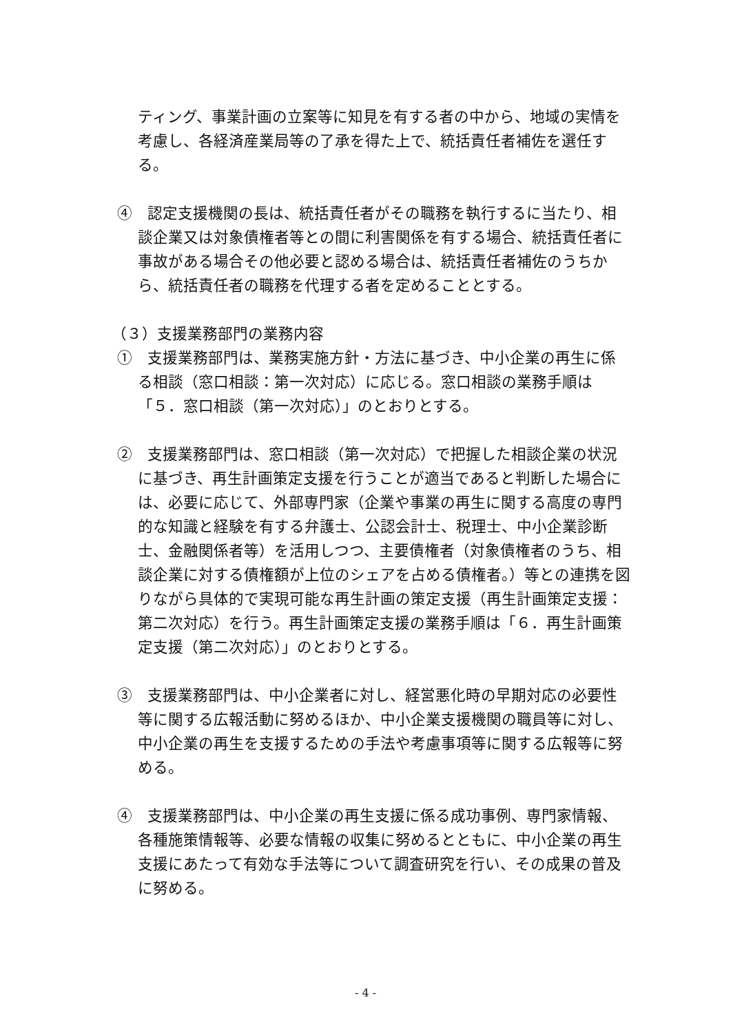ティング、事業計画の立案等に知見を有する者の中から、地域の実情を考慮し、各経済産業局等の了承を得た上で、統括責任者補佐を選任する。
④　認定支援機関の長は、統括責任者がその職務を執行するに当たり、相談企業又は対象債権者等との間に利害関係を有する場合、統括責任者に事故がある場合その他必要と認める場合は、統括責任者補佐のうちから、統括責任者の職務を代理する者を定めることとする。
（３）支援業務部門の業務内容
①　支援業務部門は、業務実施方針・方法に基づき、中小企業の再生に係る相談（窓口相談：第一次対応）に応じる。窓口相談の業務手順は「５．窓口相談（第一次対応）」のとおりとする。
②　支援業務部門は、窓口相談（第一次対応）で把握した相談企業の状況に基づき、再生計画策定支援を行うことが適当であると判断した場合には、必要に応じて、外部専門家（企業や事業の再生に関する高度の専門的な知識と経験を有する弁護士、公認会計士、税理士、中小企業診断士、金融関係者等）を活用しつつ、主要債権者（対象債権者のうち、相談企業に対する債権額が上位のシェアを占める債権者。）等との連携を図りながら具体的で実現可能な再生計画の策定支援（再生計画策定支援：第二次対応）を行う。再生計画策定支援の業務手順は「６．再生計画策定支援（第二次対応）」のとおりとする。
③　支援業務部門は、中小企業者に対し、経営悪化時の早期対応の必要性等に関する広報活動に努めるほか、中小企業支援機関の職員等に対し、中小企業の再生を支援するための手法や考慮事項等に関する広報等に努める。
④　支援業務部門は、中小企業の再生支援に係る成功事例、専門家情報、各種施策情報等、必要な情報の収集に努めるとともに、中小企業の再生支援にあたって有効な手法等について調査研究を行い、その成果の普及に努める。
- 4 -